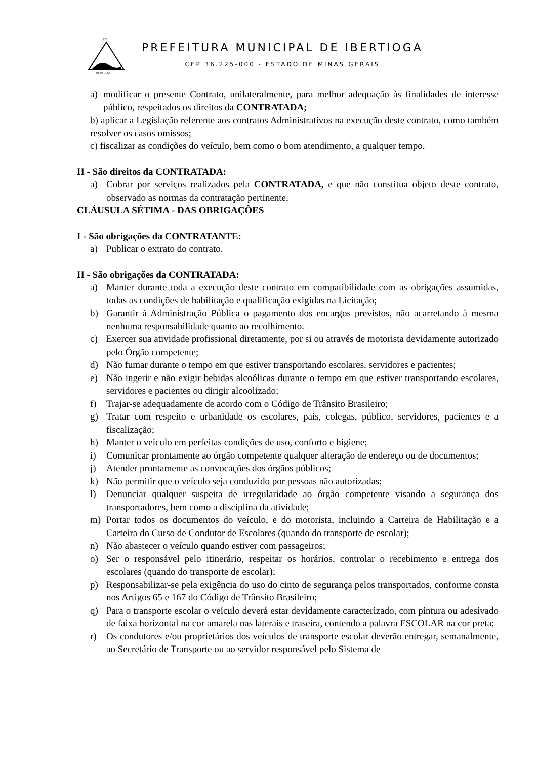DE
01-03-1963
PREFEITURA MUNICIPAL DE IBERTIOGA
CEP 36.225-000 - ESTADO DE MINAS GERAIS
a) modificar o presente Contrato, unilateralmente, para melhor adequação às finalidades de interesse público, respeitados os direitos da CONTRATADA;
b) aplicar a Legislação referente aos contratos Administrativos na execução deste contrato, como também resolver os casos omissos;
c) fiscalizar as condições do veículo, bem como o bom atendimento, a qualquer tempo.
II - São direitos da CONTRATADA:
a) Cobrar por serviços realizados pela CONTRATADA, e que não constitua objeto deste contrato, observado as normas da contratação pertinente.
CLÁUSULA SÉTIMA - DAS OBRIGAÇÕES
I - São obrigações da CONTRATANTE:
a) Publicar o extrato do contrato.
II - São obrigações da CONTRATADA:
a) Manter durante toda a execução deste contrato em compatibilidade com as obrigações assumidas, todas as condições de habilitação e qualificação exigidas na Licitação;
b) Garantir à Administração Pública o pagamento dos encargos previstos, não acarretando à mesma nenhuma responsabilidade quanto ao recolhimento.
c) Exercer sua atividade profissional diretamente, por si ou através de motorista devidamente autorizado pelo Órgão competente;
d) Não fumar durante o tempo em que estiver transportando escolares, servidores e pacientes;
e) Não ingerir e não exigir bebidas alcoólicas durante o tempo em que estiver transportando escolares, servidores e pacientes ou dirigir alcoolizado;
f) Trajar-se adequadamente de acordo com o Código de Trânsito Brasileiro;
g) Tratar com respeito e urbanidade os escolares, pais, colegas, público, servidores, pacientes e a fiscalização;
h) Manter o veículo em perfeitas condições de uso, conforto e higiene;
i) Comunicar prontamente ao órgão competente qualquer alteração de endereço ou de documentos;
j) Atender prontamente as convocações dos órgãos públicos;
k) Não permitir que o veículo seja conduzido por pessoas não autorizadas;
l) Denunciar qualquer suspeita de irregularidade ao órgão competente visando a segurança dos transportadores, bem como a disciplina da atividade;
m) Portar todos os documentos do veículo, e do motorista, incluindo a Carteira de Habilitação e a Carteira do Curso de Condutor de Escolares (quando do transporte de escolar);
n) Não abastecer o veículo quando estiver com passageiros;
o) Ser o responsável pelo itinerário, respeitar os horários, controlar o recebimento e entrega dos escolares (quando do transporte de escolar);
p) Responsabilizar-se pela exigência do uso do cinto de segurança pelos transportados, conforme consta nos Artigos 65 e 167 do Código de Trânsito Brasileiro;
q) Para o transporte escolar o veículo deverá estar devidamente caracterizado, com pintura ou adesivado de faixa horizontal na cor amarela nas laterais e traseira, contendo a palavra ESCOLAR na cor preta;
r) Os condutores e/ou proprietários dos veículos de transporte escolar deverão entregar, semanalmente, ao Secretário de Transporte ou ao servidor responsável pelo Sistema de